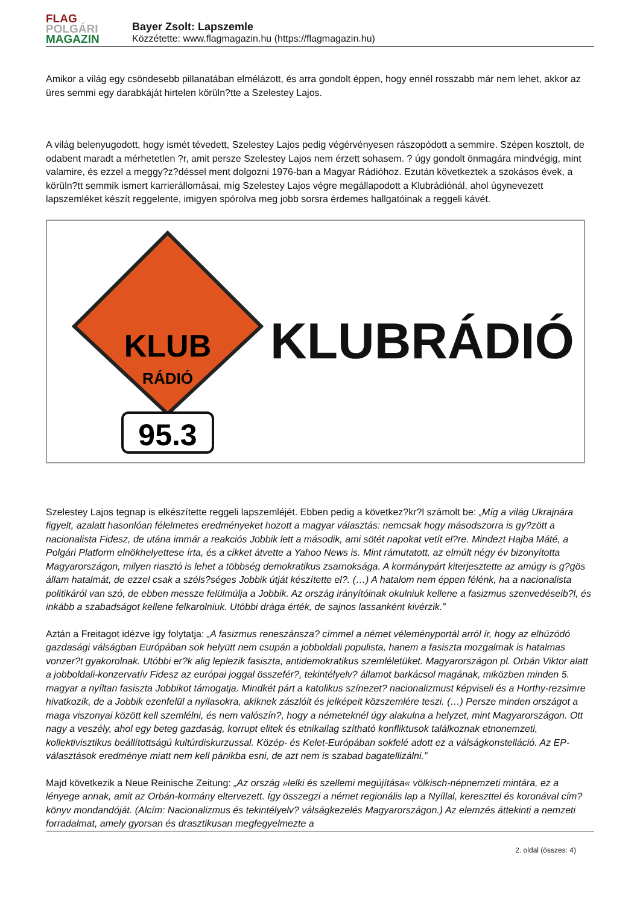FLAG
POLGÁRI
MAGAZIN
Bayer Zsolt: Lapszemle
Közzétette: www.flagmagazin.hu (https://flagmagazin.hu)
Amikor a világ egy csöndesebb pillanatában elmélázott, és arra gondolt éppen, hogy ennél rosszabb már nem lehet, akkor az üres semmi egy darabkáját hirtelen körüln?tte a Szelestey Lajos.
A világ belenyugodott, hogy ismét tévedett, Szelestey Lajos pedig végérvényesen rászopódott a semmire. Szépen kosztolt, de odabent maradt a mérhetetlen ?r, amit persze Szelestey Lajos nem érzett sohasem. ? úgy gondolt önmagára mindvégig, mint valamire, és ezzel a meggy?z?déssel ment dolgozni 1976-ban a Magyar Rádióhoz. Ezután következtek a szokásos évek, a körüln?tt semmik ismert karrierállomásai, míg Szelestey Lajos végre megállapodott a Klubrádiónál, ahol úgynevezett lapszemléket készít reggelente, imigyen spórolva meg jobb sorsra érdemes hallgatóinak a reggeli kávét.
KLUB
RÁDIÓ
95.3
KLUBRÁDIÓ
Szelestey Lajos tegnap is elkészítette reggeli lapszemléjét. Ebben pedig a következ?kr?l számolt be: „Míg a világ Ukrajnára figyelt, azalatt hasonlóan félelmetes eredményeket hozott a magyar választás: nemcsak hogy másodszorra is gy?zött a nacionalista Fidesz, de utána immár a reakciós Jobbik lett a második, ami sötét napokat vetít el?re. Mindezt Hajba Máté, a Polgári Platform elnökhelyettese írta, és a cikket átvette a Yahoo News is. Mint rámutatott, az elmúlt négy év bizonyította Magyarországon, milyen riasztó is lehet a többség demokratikus zsarnoksága. A kormánypárt kiterjesztette az amúgy is g?gös állam hatalmát, de ezzel csak a széls?séges Jobbik útját készítette el?. (…) A hatalom nem éppen félénk, ha a nacionalista politikáról van szó, de ebben messze felülmúlja a Jobbik. Az ország irányítóinak okulniuk kellene a fasizmus szenvedéseib?l, és inkább a szabadságot kellene felkarolniuk. Utóbbi drága érték, de sajnos lassanként kivérzik.”
Aztán a Freitagot idézve így folytatja: „A fasizmus reneszánsza? címmel a német véleményportál arról ír, hogy az elhúzódó gazdasági válságban Európában sok helyütt nem csupán a jobboldali populista, hanem a fasiszta mozgalmak is hatalmas vonzer?t gyakorolnak. Utóbbi er?k alig leplezik fasiszta, antidemokratikus szemléletüket. Magyarországon pl. Orbán Viktor alatt a jobboldali-konzervatív Fidesz az európai joggal összefér?, tekintélyelv? államot barkácsol magának, miközben minden 5. magyar a nyíltan fasiszta Jobbikot támogatja. Mindkét párt a katolikus színezet? nacionalizmust képviseli és a Horthy-rezsimre hivatkozik, de a Jobbik ezenfelül a nyilasokra, akiknek zászlóit és jelképeit közszemlére teszi. (…) Persze minden országot a maga viszonyai között kell szemlélni, és nem valószín?, hogy a németeknél úgy alakulna a helyzet, mint Magyarországon. Ott nagy a veszély, ahol egy beteg gazdaság, korrupt elitek és etnikailag szítható konfliktusok találkoznak etnonemzeti, kollektivisztikus beállítottságú kultúrdiskurzussal. Közép- és Kelet-Európában sokfelé adott ez a válságkonstelláció. Az EP-választások eredménye miatt nem kell pánikba esni, de azt nem is szabad bagatellizálni.”
Majd következik a Neue Reinische Zeitung: „Az ország »lelki és szellemi megújítása« völkisch-népnemzeti mintára, ez a lényege annak, amit az Orbán-kormány eltervezett. Így összegzi a német regionális lap a Nyíllal, kereszttel és koronával cím? könyv mondandóját. (Alcím: Nacionalizmus és tekintélyelv? válságkezelés Magyarországon.) Az elemzés áttekinti a nemzeti forradalmat, amely gyorsan és drasztikusan megfegyelmezte a
2. oldal (összes: 4)